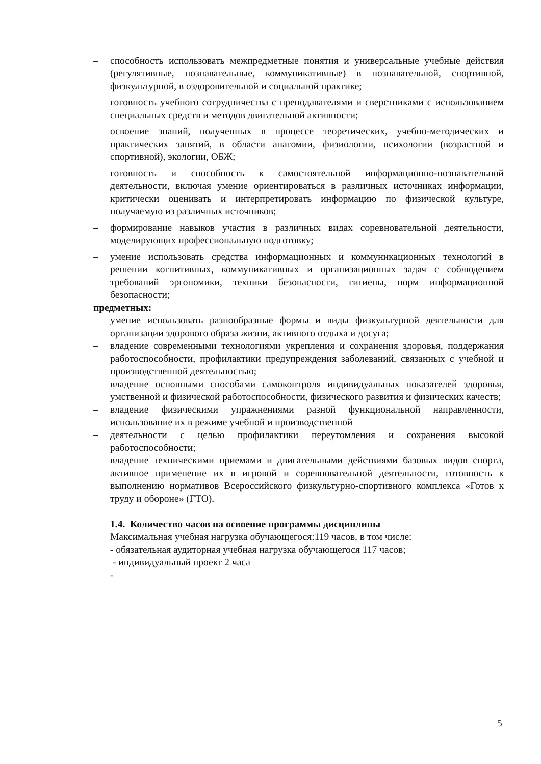– способность использовать межпредметные понятия и универсальные учебные действия (регулятивные, познавательные, коммуникативные) в познавательной, спортивной, физкультурной, в оздоровительной и социальной практике;
– готовность учебного сотрудничества с преподавателями и сверстниками с использованием специальных средств и методов двигательной активности;
– освоение знаний, полученных в процессе теоретических, учебно-методических и практических занятий, в области анатомии, физиологии, психологии (возрастной и спортивной), экологии, ОБЖ;
– готовность и способность к самостоятельной информационно-познавательной деятельности, включая умение ориентироваться в различных источниках информации, критически оценивать и интерпретировать информацию по физической культуре, получаемую из различных источников;
– формирование навыков участия в различных видах соревновательной деятельности, моделирующих профессиональную подготовку;
– умение использовать средства информационных и коммуникационных технологий в решении когнитивных, коммуникативных и организационных задач с соблюдением требований эргономики, техники безопасности, гигиены, норм информационной безопасности;
предметных:
– умение использовать разнообразные формы и виды физкультурной деятельности для организации здорового образа жизни, активного отдыха и досуга;
– владение современными технологиями укрепления и сохранения здоровья, поддержания работоспособности, профилактики предупреждения заболеваний, связанных с учебной и производственной деятельностью;
– владение основными способами самоконтроля индивидуальных показателей здоровья, умственной и физической работоспособности, физического развития и физических качеств;
– владение физическими упражнениями разной функциональной направленности, использование их в режиме учебной и производственной
– деятельности с целью профилактики переутомления и сохранения высокой работоспособности;
– владение техническими приемами и двигательными действиями базовых видов спорта, активное применение их в игровой и соревновательной деятельности, готовность к выполнению нормативов Всероссийского физкультурно-спортивного комплекса «Готов к труду и обороне» (ГТО).
1.4. Количество часов на освоение программы дисциплины
Максимальная учебная нагрузка обучающегося:119 часов, в том числе:
- обязательная аудиторная учебная нагрузка обучающегося 117 часов;
- индивидуальный проект 2 часа
-
5